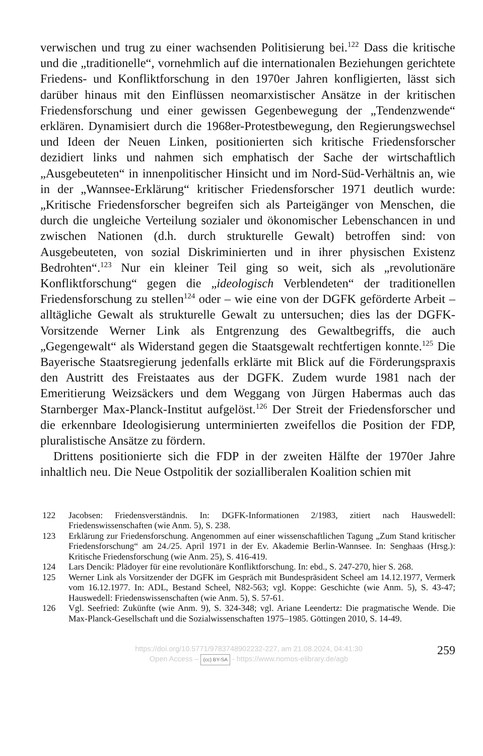verwischen und trug zu einer wachsenden Politisierung bei.<sup>122</sup> Dass die kritische und die „traditionelle“, vornehmlich auf die internationalen Beziehungen gerichtete Friedens- und Konfliktforschung in den 1970er Jahren konfligierten, lässt sich darüber hinaus mit den Einflüssen neomarxistischer Ansätze in der kritischen Friedensforschung und einer gewissen Gegenbewegung der „Tendenzwende“ erklären. Dynamisiert durch die 1968er-Protestbewegung, den Regierungswechsel und Ideen der Neuen Linken, positionierten sich kritische Friedensforscher dezidiert links und nahmen sich emphatisch der Sache der wirtschaftlich „Ausgebeuteten“ in innenpolitischer Hinsicht und im Nord-Süd-Verhältnis an, wie in der „Wannsee-Erklärung“ kritischer Friedensforscher 1971 deutlich wurde: „Kritische Friedensforscher begreifen sich als Parteigänger von Menschen, die durch die ungleiche Verteilung sozialer und ökonomischer Lebenschancen in und zwischen Nationen (d.h. durch strukturelle Gewalt) betroffen sind: von Ausgebeuteten, von sozial Diskriminierten und in ihrer physischen Existenz Bedrohten“.<sup>123</sup> Nur ein kleiner Teil ging so weit, sich als „revolutionäre Konfliktforschung“ gegen die „ideologisch Verblendeten“ der traditionellen Friedensforschung zu stellen<sup>124</sup> oder – wie eine von der DGFK geförderte Arbeit – alltägliche Gewalt als strukturelle Gewalt zu untersuchen; dies las der DGFK-Vorsitzende Werner Link als Entgrenzung des Gewaltbegriffs, die auch „Gegengewalt“ als Widerstand gegen die Staatsgewalt rechtfertigen konnte.<sup>125</sup> Die Bayerische Staatsregierung jedenfalls erklärte mit Blick auf die Förderungspraxis den Austritt des Freistaates aus der DGFK. Zudem wurde 1981 nach der Emeritierung Weizsäckers und dem Weggang von Jürgen Habermas auch das Starnberger Max-Planck-Institut aufgelöst.<sup>126</sup> Der Streit der Friedensforscher und die erkennbare Ideologisierung unterminierten zweifellos die Position der FDP, pluralistische Ansätze zu fördern.
Drittens positionierte sich die FDP in der zweiten Hälfte der 1970er Jahre inhaltlich neu. Die Neue Ostpolitik der sozialliberalen Koalition schien mit
122 Jacobsen: Friedensverständnis. In: DGFK-Informationen 2/1983, zitiert nach Hauswedell: Friedenswissenschaften (wie Anm. 5), S. 238.
123 Erklärung zur Friedensforschung. Angenommen auf einer wissenschaftlichen Tagung „Zum Stand kritischer Friedensforschung“ am 24./25. April 1971 in der Ev. Akademie Berlin-Wannsee. In: Senghaas (Hrsg.): Kritische Friedensforschung (wie Anm. 25), S. 416-419.
124 Lars Dencik: Plädoyer für eine revolutionäre Konfliktforschung. In: ebd., S. 247-270, hier S. 268.
125 Werner Link als Vorsitzender der DGFK im Gespräch mit Bundespräsident Scheel am 14.12.1977, Vermerk vom 16.12.1977. In: ADL, Bestand Scheel, N82-563; vgl. Koppe: Geschichte (wie Anm. 5), S. 43-47; Hauswedell: Friedenswissenschaften (wie Anm. 5), S. 57-61.
126 Vgl. Seefried: Zukünfte (wie Anm. 9), S. 324-348; vgl. Ariane Leendertz: Die pragmatische Wende. Die Max-Planck-Gesellschaft und die Sozialwissenschaften 1975–1985. Göttingen 2010, S. 14-49.
https://doi.org/10.5771/9783748902232-227, am 21.08.2024, 04:41:30
Open Access – (cc) BY-SA - https://www.nomos-elibrary.de/agb
259